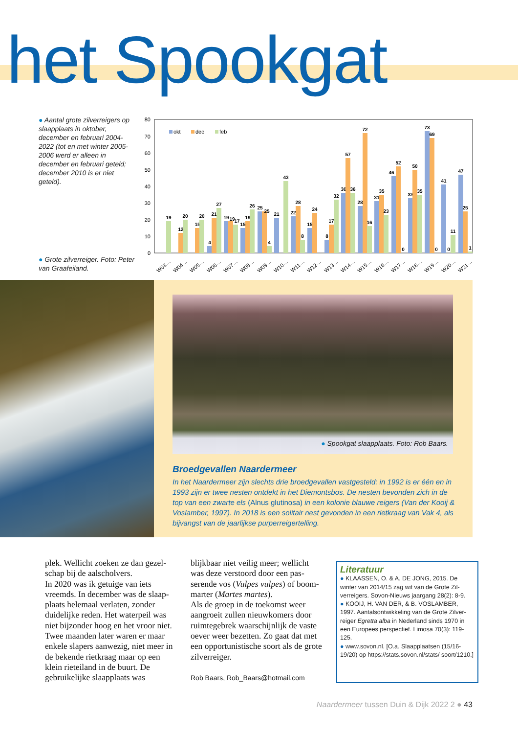het Spookgat
● Aantal grote zilverreigers op slaapplaats in oktober, december en februari 2004-2022 (tot en met winter 2005-2006 werd er alleen in december en februari geteld; december 2010 is er niet geteld).
● Grote zilverreiger. Foto: Peter van Graafeiland.
0
10
20
30
40
50
60
70
80
okt
dec
feb
19
12
20
15
20
4
21
27
19
19
17
15
19
26
25
25
4
21
43
22
28
8
15
24
8
17
32
36
57
36
28
72
16
31
35
23
46
52
0
33
50
35
73
69
0
41
0
11
47
25
1
W03…
W04…
W05…
W06…
W07…
W08…
W09…
W10…
W11…
W12…
W13…
W14…
W15…
W16…
W17…
W18…
W19…
W20…
W21…
● Spookgat slaapplaats. Foto: Rob Baars.
Broedgevallen Naardermeer
In het Naardermeer zijn slechts drie broedgevallen vastgesteld: in 1992 is er één en in 1993 zijn er twee nesten ontdekt in het Diemontsbos. De nesten bevonden zich in de top van een zwarte els (Alnus glutinosa) in een kolonie blauwe reigers (Van der Kooij & Voslamber, 1997). In 2018 is een solitair nest gevonden in een rietkraag van Vak 4, als bijvangst van de jaarlijkse purperreigertelling.
plek. Wellicht zoeken ze dan gezel-schap bij de aalscholvers.
In 2020 was ik getuige van iets vreemds. In december was de slaap-plaats helemaal verlaten, zonder duidelijke reden. Het waterpeil was niet bijzonder hoog en het vroor niet. Twee maanden later waren er maar enkele slapers aanwezig, niet meer in de bekende rietkraag maar op een klein rieteiland in de buurt. De gebruikelijke slaapplaats was
blijkbaar niet veilig meer; wellicht was deze verstoord door een pas-serende vos (Vulpes vulpes) of boom-marter (Martes martes).
Als de groep in de toekomst weer aangroeit zullen nieuwkomers door ruimtegebrek waarschijnlijk de vaste oever weer bezetten. Zo gaat dat met een opportunistische soort als de grote zilverreiger.
Rob Baars, Rob_Baars@hotmail.com
Literatuur
● KLAASSEN, O. & A. DE JONG, 2015. De winter van 2014/15 zag wit van de Grote Zil-verreigers. Sovon-Nieuws jaargang 28(2): 8-9.
● KOOIJ, H. VAN DER, & B. VOSLAMBER, 1997. Aantalsontwikkeling van de Grote Zilver-reiger Egretta alba in Nederland sinds 1970 in een Europees perspectief. Limosa 70(3): 119-125.
● www.sovon.nl. [O.a. Slaapplaatsen (15/16-19/20) op https://stats.sovon.nl/stats/ soort/1210.]
Naardermeer tussen Duin & Dijk 2022 2 ● 43